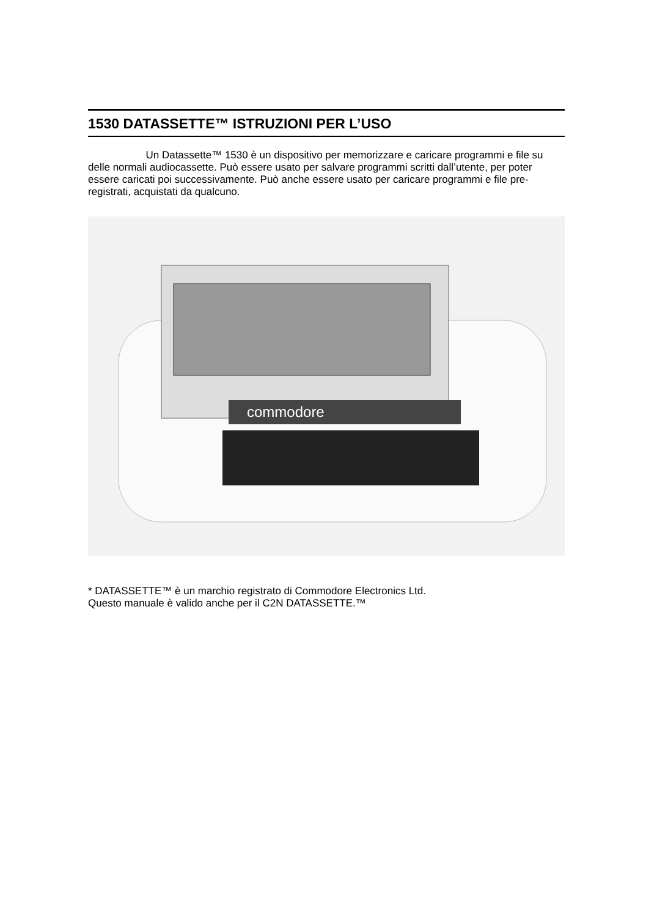1530 DATASSETTE™ ISTRUZIONI PER L’USO
Un Datassette™ 1530 è un dispositivo per memorizzare e caricare programmi e file su delle normali audiocassette. Può essere usato per salvare programmi scritti dall’utente, per poter essere caricati poi successivamente. Può anche essere usato per caricare programmi e file pre-registrati, acquistati da qualcuno.
commodore
* DATASSETTE™ è un marchio registrato di Commodore Electronics Ltd.
Questo manuale è valido anche per il C2N DATASSETTE.™